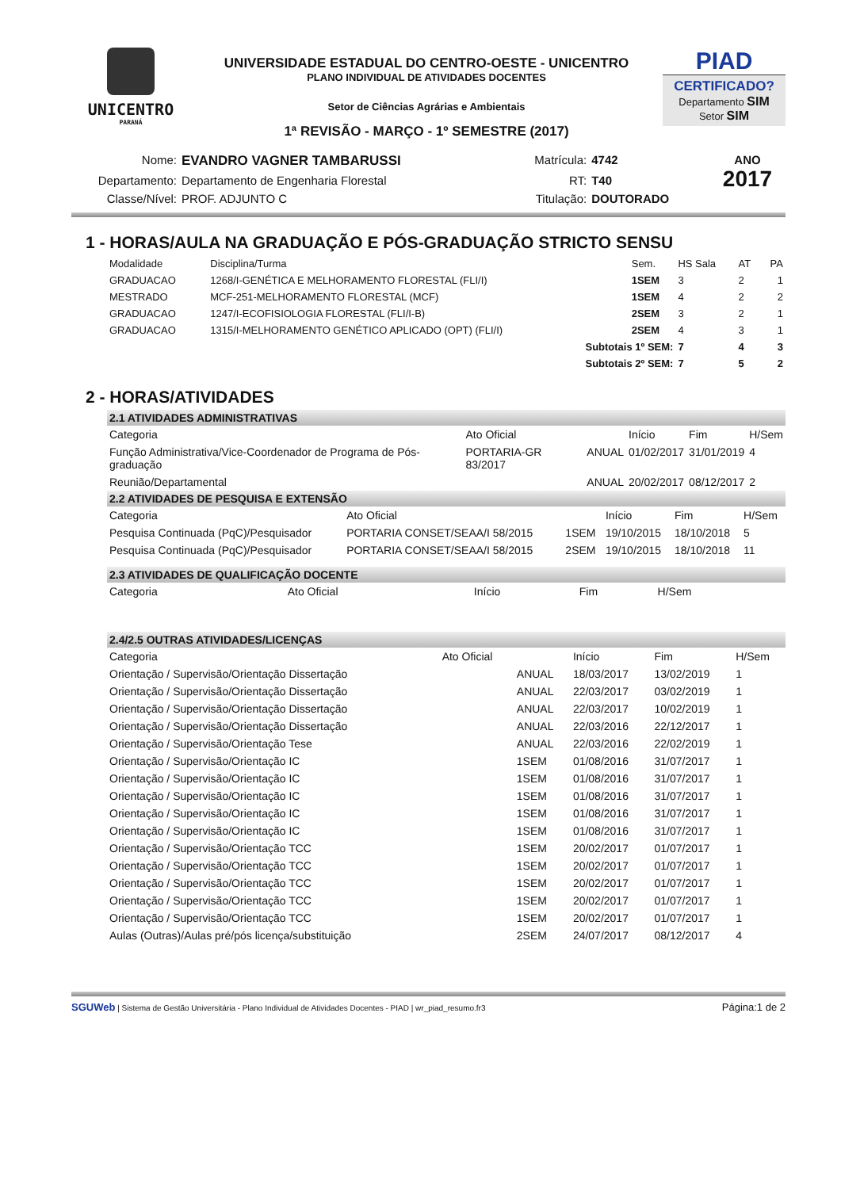UNICENTRO
PARANÁ
UNIVERSIDADE ESTADUAL DO CENTRO-OESTE - UNICENTRO
PLANO INDIVIDUAL DE ATIVIDADES DOCENTES
Setor de Ciências Agrárias e Ambientais
1ª REVISÃO - MARÇO - 1º SEMESTRE (2017)
PIAD
CERTIFICADO?
Departamento SIM
Setor SIM
| Nome: | EVANDRO VAGNER TAMBARUSSI | Matrícula: | 4742 | ANO 2017 |
| Departamento: | Departamento de Engenharia Florestal | RT: | T40 | |
| Classe/Nível: | PROF. ADJUNTO C | Titulação: | DOUTORADO | |
1 - HORAS/AULA NA GRADUAÇÃO E PÓS-GRADUAÇÃO STRICTO SENSU
| Modalidade | Disciplina/Turma | Sem. | HS Sala | AT | PA |
| --- | --- | --- | --- | --- | --- |
| GRADUACAO | 1268/I-GENÉTICA E MELHORAMENTO FLORESTAL (FLI/I) | 1SEM | 3 | 2 | 1 |
| MESTRADO | MCF-251-MELHORAMENTO FLORESTAL (MCF) | 1SEM | 4 | 2 | 2 |
| GRADUACAO | 1247/I-ECOFISIOLOGIA FLORESTAL (FLI/I-B) | 2SEM | 3 | 2 | 1 |
| GRADUACAO | 1315/I-MELHORAMENTO GENÉTICO APLICADO (OPT) (FLI/I) | 2SEM | 4 | 3 | 1 |
| Subtotais 1º SEM: | | | 7 | 4 | 3 |
| Subtotais 2º SEM: | | | 7 | 5 | 2 |
2 - HORAS/ATIVIDADES
2.1 ATIVIDADES ADMINISTRATIVAS
| Categoria | Ato Oficial | | Início | Fim | H/Sem |
| --- | --- | --- | --- | --- | --- |
| Função Administrativa/Vice-Coordenador de Programa de Pós-graduação | PORTARIA-GR 83/2017 | ANUAL | 01/02/2017 | 31/01/2019 | 4 |
| Reunião/Departamental | | ANUAL | 20/02/2017 | 08/12/2017 | 2 |
2.2 ATIVIDADES DE PESQUISA E EXTENSÃO
| Categoria | Ato Oficial | | Início | Fim | H/Sem |
| --- | --- | --- | --- | --- | --- |
| Pesquisa Continuada (PqC)/Pesquisador | PORTARIA CONSET/SEAA/I 58/2015 | 1SEM | 19/10/2015 | 18/10/2018 | 5 |
| Pesquisa Continuada (PqC)/Pesquisador | PORTARIA CONSET/SEAA/I 58/2015 | 2SEM | 19/10/2015 | 18/10/2018 | 11 |
2.3 ATIVIDADES DE QUALIFICAÇÃO DOCENTE
| Categoria | Ato Oficial | Início | Fim | H/Sem |
| --- | --- | --- | --- | --- |
2.4/2.5 OUTRAS ATIVIDADES/LICENÇAS
| Categoria | Ato Oficial | | Início | Fim | H/Sem |
| --- | --- | --- | --- | --- | --- |
| Orientação / Supervisão/Orientação Dissertação | | ANUAL | 18/03/2017 | 13/02/2019 | 1 |
| Orientação / Supervisão/Orientação Dissertação | | ANUAL | 22/03/2017 | 03/02/2019 | 1 |
| Orientação / Supervisão/Orientação Dissertação | | ANUAL | 22/03/2017 | 10/02/2019 | 1 |
| Orientação / Supervisão/Orientação Dissertação | | ANUAL | 22/03/2016 | 22/12/2017 | 1 |
| Orientação / Supervisão/Orientação Tese | | ANUAL | 22/03/2016 | 22/02/2019 | 1 |
| Orientação / Supervisão/Orientação IC | | 1SEM | 01/08/2016 | 31/07/2017 | 1 |
| Orientação / Supervisão/Orientação IC | | 1SEM | 01/08/2016 | 31/07/2017 | 1 |
| Orientação / Supervisão/Orientação IC | | 1SEM | 01/08/2016 | 31/07/2017 | 1 |
| Orientação / Supervisão/Orientação IC | | 1SEM | 01/08/2016 | 31/07/2017 | 1 |
| Orientação / Supervisão/Orientação IC | | 1SEM | 01/08/2016 | 31/07/2017 | 1 |
| Orientação / Supervisão/Orientação TCC | | 1SEM | 20/02/2017 | 01/07/2017 | 1 |
| Orientação / Supervisão/Orientação TCC | | 1SEM | 20/02/2017 | 01/07/2017 | 1 |
| Orientação / Supervisão/Orientação TCC | | 1SEM | 20/02/2017 | 01/07/2017 | 1 |
| Orientação / Supervisão/Orientação TCC | | 1SEM | 20/02/2017 | 01/07/2017 | 1 |
| Orientação / Supervisão/Orientação TCC | | 1SEM | 20/02/2017 | 01/07/2017 | 1 |
| Aulas (Outras)/Aulas pré/pós licença/substituição | | 2SEM | 24/07/2017 | 08/12/2017 | 4 |
SGUWeb | Sistema de Gestão Universitária - Plano Individual de Atividades Docentes - PIAD | wr_piad_resumo.fr3 Página:1 de 2